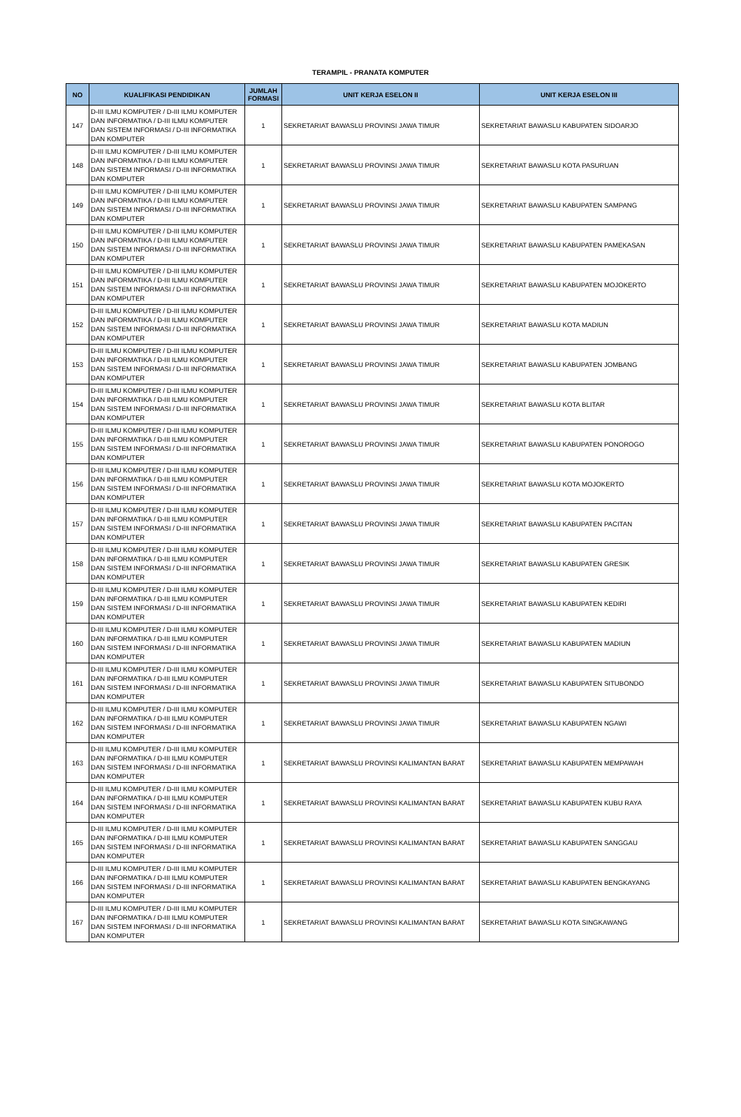TERAMPIL - PRANATA KOMPUTER
| NO | KUALIFIKASI PENDIDIKAN | JUMLAH FORMASI | UNIT KERJA ESELON II | UNIT KERJA ESELON III |
| --- | --- | --- | --- | --- |
| 147 | D-III ILMU KOMPUTER / D-III ILMU KOMPUTER DAN INFORMATIKA / D-III ILMU KOMPUTER DAN SISTEM INFORMASI / D-III INFORMATIKA DAN KOMPUTER | 1 | SEKRETARIAT BAWASLU PROVINSI JAWA TIMUR | SEKRETARIAT BAWASLU KABUPATEN SIDOARJO |
| 148 | D-III ILMU KOMPUTER / D-III ILMU KOMPUTER DAN INFORMATIKA / D-III ILMU KOMPUTER DAN SISTEM INFORMASI / D-III INFORMATIKA DAN KOMPUTER | 1 | SEKRETARIAT BAWASLU PROVINSI JAWA TIMUR | SEKRETARIAT BAWASLU KOTA PASURUAN |
| 149 | D-III ILMU KOMPUTER / D-III ILMU KOMPUTER DAN INFORMATIKA / D-III ILMU KOMPUTER DAN SISTEM INFORMASI / D-III INFORMATIKA DAN KOMPUTER | 1 | SEKRETARIAT BAWASLU PROVINSI JAWA TIMUR | SEKRETARIAT BAWASLU KABUPATEN SAMPANG |
| 150 | D-III ILMU KOMPUTER / D-III ILMU KOMPUTER DAN INFORMATIKA / D-III ILMU KOMPUTER DAN SISTEM INFORMASI / D-III INFORMATIKA DAN KOMPUTER | 1 | SEKRETARIAT BAWASLU PROVINSI JAWA TIMUR | SEKRETARIAT BAWASLU KABUPATEN PAMEKASAN |
| 151 | D-III ILMU KOMPUTER / D-III ILMU KOMPUTER DAN INFORMATIKA / D-III ILMU KOMPUTER DAN SISTEM INFORMASI / D-III INFORMATIKA DAN KOMPUTER | 1 | SEKRETARIAT BAWASLU PROVINSI JAWA TIMUR | SEKRETARIAT BAWASLU KABUPATEN MOJOKERTO |
| 152 | D-III ILMU KOMPUTER / D-III ILMU KOMPUTER DAN INFORMATIKA / D-III ILMU KOMPUTER DAN SISTEM INFORMASI / D-III INFORMATIKA DAN KOMPUTER | 1 | SEKRETARIAT BAWASLU PROVINSI JAWA TIMUR | SEKRETARIAT BAWASLU KOTA MADIUN |
| 153 | D-III ILMU KOMPUTER / D-III ILMU KOMPUTER DAN INFORMATIKA / D-III ILMU KOMPUTER DAN SISTEM INFORMASI / D-III INFORMATIKA DAN KOMPUTER | 1 | SEKRETARIAT BAWASLU PROVINSI JAWA TIMUR | SEKRETARIAT BAWASLU KABUPATEN JOMBANG |
| 154 | D-III ILMU KOMPUTER / D-III ILMU KOMPUTER DAN INFORMATIKA / D-III ILMU KOMPUTER DAN SISTEM INFORMASI / D-III INFORMATIKA DAN KOMPUTER | 1 | SEKRETARIAT BAWASLU PROVINSI JAWA TIMUR | SEKRETARIAT BAWASLU KOTA BLITAR |
| 155 | D-III ILMU KOMPUTER / D-III ILMU KOMPUTER DAN INFORMATIKA / D-III ILMU KOMPUTER DAN SISTEM INFORMASI / D-III INFORMATIKA DAN KOMPUTER | 1 | SEKRETARIAT BAWASLU PROVINSI JAWA TIMUR | SEKRETARIAT BAWASLU KABUPATEN PONOROGO |
| 156 | D-III ILMU KOMPUTER / D-III ILMU KOMPUTER DAN INFORMATIKA / D-III ILMU KOMPUTER DAN SISTEM INFORMASI / D-III INFORMATIKA DAN KOMPUTER | 1 | SEKRETARIAT BAWASLU PROVINSI JAWA TIMUR | SEKRETARIAT BAWASLU KOTA MOJOKERTO |
| 157 | D-III ILMU KOMPUTER / D-III ILMU KOMPUTER DAN INFORMATIKA / D-III ILMU KOMPUTER DAN SISTEM INFORMASI / D-III INFORMATIKA DAN KOMPUTER | 1 | SEKRETARIAT BAWASLU PROVINSI JAWA TIMUR | SEKRETARIAT BAWASLU KABUPATEN PACITAN |
| 158 | D-III ILMU KOMPUTER / D-III ILMU KOMPUTER DAN INFORMATIKA / D-III ILMU KOMPUTER DAN SISTEM INFORMASI / D-III INFORMATIKA DAN KOMPUTER | 1 | SEKRETARIAT BAWASLU PROVINSI JAWA TIMUR | SEKRETARIAT BAWASLU KABUPATEN GRESIK |
| 159 | D-III ILMU KOMPUTER / D-III ILMU KOMPUTER DAN INFORMATIKA / D-III ILMU KOMPUTER DAN SISTEM INFORMASI / D-III INFORMATIKA DAN KOMPUTER | 1 | SEKRETARIAT BAWASLU PROVINSI JAWA TIMUR | SEKRETARIAT BAWASLU KABUPATEN KEDIRI |
| 160 | D-III ILMU KOMPUTER / D-III ILMU KOMPUTER DAN INFORMATIKA / D-III ILMU KOMPUTER DAN SISTEM INFORMASI / D-III INFORMATIKA DAN KOMPUTER | 1 | SEKRETARIAT BAWASLU PROVINSI JAWA TIMUR | SEKRETARIAT BAWASLU KABUPATEN MADIUN |
| 161 | D-III ILMU KOMPUTER / D-III ILMU KOMPUTER DAN INFORMATIKA / D-III ILMU KOMPUTER DAN SISTEM INFORMASI / D-III INFORMATIKA DAN KOMPUTER | 1 | SEKRETARIAT BAWASLU PROVINSI JAWA TIMUR | SEKRETARIAT BAWASLU KABUPATEN SITUBONDO |
| 162 | D-III ILMU KOMPUTER / D-III ILMU KOMPUTER DAN INFORMATIKA / D-III ILMU KOMPUTER DAN SISTEM INFORMASI / D-III INFORMATIKA DAN KOMPUTER | 1 | SEKRETARIAT BAWASLU PROVINSI JAWA TIMUR | SEKRETARIAT BAWASLU KABUPATEN NGAWI |
| 163 | D-III ILMU KOMPUTER / D-III ILMU KOMPUTER DAN INFORMATIKA / D-III ILMU KOMPUTER DAN SISTEM INFORMASI / D-III INFORMATIKA DAN KOMPUTER | 1 | SEKRETARIAT BAWASLU PROVINSI KALIMANTAN BARAT | SEKRETARIAT BAWASLU KABUPATEN MEMPAWAH |
| 164 | D-III ILMU KOMPUTER / D-III ILMU KOMPUTER DAN INFORMATIKA / D-III ILMU KOMPUTER DAN SISTEM INFORMASI / D-III INFORMATIKA DAN KOMPUTER | 1 | SEKRETARIAT BAWASLU PROVINSI KALIMANTAN BARAT | SEKRETARIAT BAWASLU KABUPATEN KUBU RAYA |
| 165 | D-III ILMU KOMPUTER / D-III ILMU KOMPUTER DAN INFORMATIKA / D-III ILMU KOMPUTER DAN SISTEM INFORMASI / D-III INFORMATIKA DAN KOMPUTER | 1 | SEKRETARIAT BAWASLU PROVINSI KALIMANTAN BARAT | SEKRETARIAT BAWASLU KABUPATEN SANGGAU |
| 166 | D-III ILMU KOMPUTER / D-III ILMU KOMPUTER DAN INFORMATIKA / D-III ILMU KOMPUTER DAN SISTEM INFORMASI / D-III INFORMATIKA DAN KOMPUTER | 1 | SEKRETARIAT BAWASLU PROVINSI KALIMANTAN BARAT | SEKRETARIAT BAWASLU KABUPATEN BENGKAYANG |
| 167 | D-III ILMU KOMPUTER / D-III ILMU KOMPUTER DAN INFORMATIKA / D-III ILMU KOMPUTER DAN SISTEM INFORMASI / D-III INFORMATIKA DAN KOMPUTER | 1 | SEKRETARIAT BAWASLU PROVINSI KALIMANTAN BARAT | SEKRETARIAT BAWASLU KOTA SINGKAWANG |